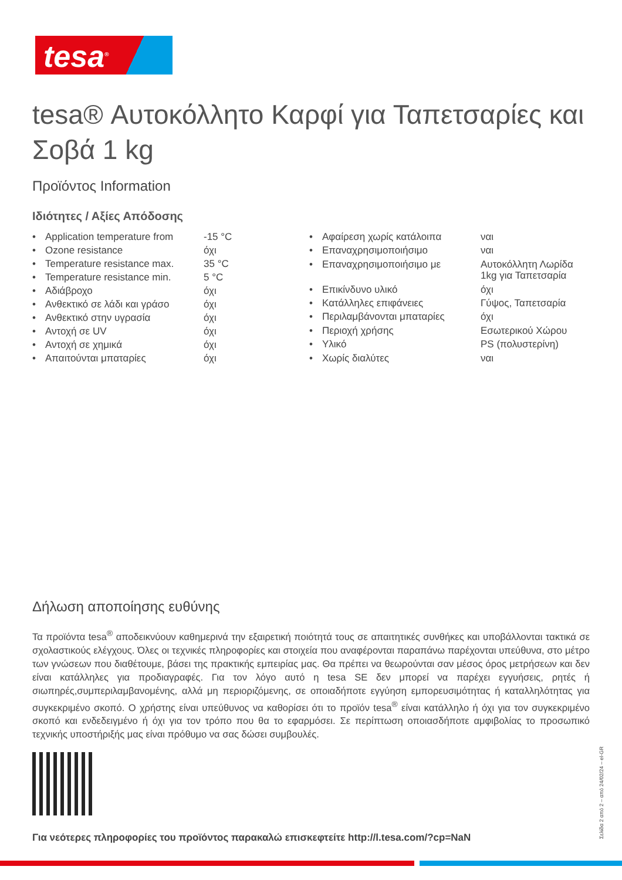tesa<sup>®</sup>
tesa® Αυτοκόλλητο Καρφί για Ταπετσαρίες και Σοβά 1 kg
Προϊόντος Information
Ιδιότητες / Αξίες Απόδοσης
| • | Application temperature from | -15 °C |
| • | Ozone resistance | όχι |
| • | Temperature resistance max. | 35 °C |
| • | Temperature resistance min. | 5 °C |
| • | Αδιάβροχο | όχι |
| • | Ανθεκτικό σε λάδι και γράσο | όχι |
| • | Ανθεκτικό στην υγρασία | όχι |
| • | Αντοχή σε UV | όχι |
| • | Αντοχή σε χημικά | όχι |
| • | Απαιτούνται μπαταρίες | όχι |
| • | Αφαίρεση χωρίς κατάλοιπα | ναι |
| • | Επαναχρησιμοποιήσιμο | ναι |
| • | Επαναχρησιμοποιήσιμο με | Αυτοκόλλητη Λωρίδα 1kg για Ταπετσαρία |
| • | Επικίνδυνο υλικό | όχι |
| • | Κατάλληλες επιφάνειες | Γύψος, Ταπετσαρία |
| • | Περιλαμβάνονται μπαταρίες | όχι |
| • | Περιοχή χρήσης | Εσωτερικού Χώρου |
| • | Υλικό | PS (πολυστερίνη) |
| • | Χωρίς διαλύτες | ναι |
Δήλωση αποποίησης ευθύνης
Τα προϊόντα tesa<sup>®</sup> αποδεικνύουν καθημερινά την εξαιρετική ποιότητά τους σε απαιτητικές συνθήκες και υποβάλλονται τακτικά σε σχολαστικούς ελέγχους. Όλες οι τεχνικές πληροφορίες και στοιχεία που αναφέρονται παραπάνω παρέχονται υπεύθυνα, στο μέτρο των γνώσεων που διαθέτουμε, βάσει της πρακτικής εμπειρίας μας. Θα πρέπει να θεωρούνται σαν μέσος όρος μετρήσεων και δεν είναι κατάλληλες για προδιαγραφές. Για τον λόγο αυτό η tesa SE δεν μπορεί να παρέχει εγγυήσεις, ρητές ή σιωπηρές,συμπεριλαμβανομένης, αλλά μη περιοριζόμενης, σε οποιαδήποτε εγγύηση εμπορευσιμότητας ή καταλληλότητας για συγκεκριμένο σκοπό. Ο χρήστης είναι υπεύθυνος να καθορίσει ότι το προϊόν tesa<sup>®</sup> είναι κατάλληλο ή όχι για τον συγκεκριμένο σκοπό και ενδεδειγμένο ή όχι για τον τρόπο που θα το εφαρμόσει. Σε περίπτωση οποιασδήποτε αμφιβολίας το προσωπικό τεχνικής υποστήριξής μας είναι πρόθυμο να σας δώσει συμβουλές.
Για νεότερες πληροφορίες του προϊόντος παρακαλώ επισκεφτείτε http://l.tesa.com/?cp=NaN
Σελίδα 2 από 2 – από 24/02/24 – el-GR